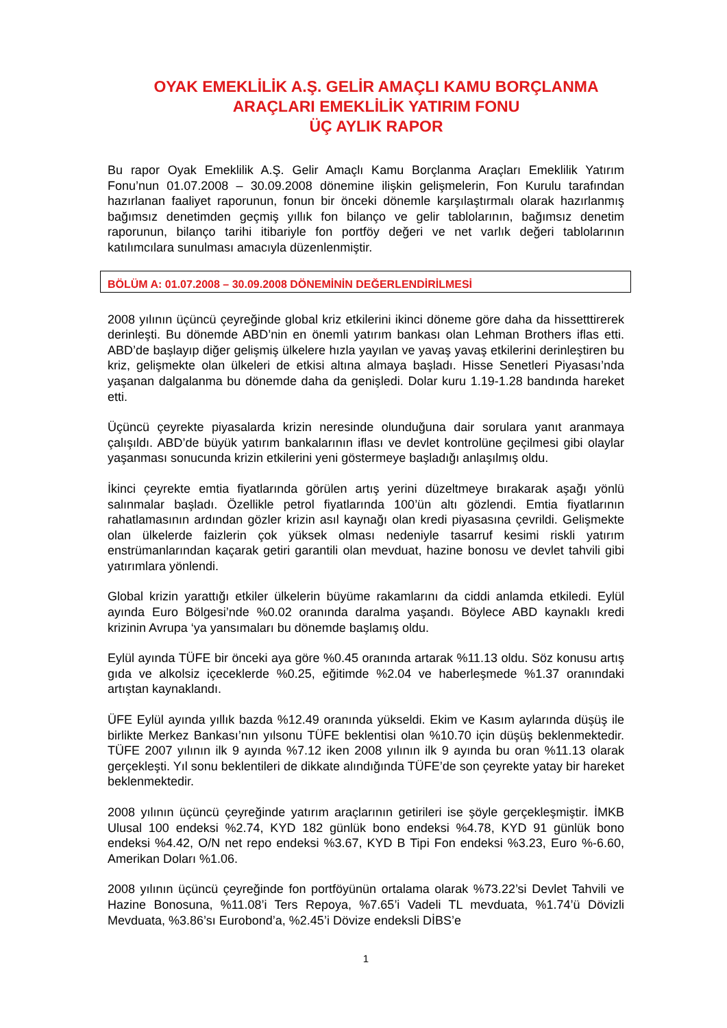OYAK EMEKLİLİK A.Ş. GELİR AMAÇLI KAMU BORÇLANMA
ARAÇLARI EMEKLİLİK YATIRIM FONU
ÜÇ AYLIK RAPOR
Bu rapor Oyak Emeklilik A.Ş. Gelir Amaçlı Kamu Borçlanma Araçları Emeklilik Yatırım Fonu’nun 01.07.2008 – 30.09.2008 dönemine ilişkin gelişmelerin, Fon Kurulu tarafından hazırlanan faaliyet raporunun, fonun bir önceki dönemle karşılaştırmalı olarak hazırlanmış bağımsız denetimden geçmiş yıllık fon bilanço ve gelir tablolarının, bağımsız denetim raporunun, bilanço tarihi itibariyle fon portföy değeri ve net varlık değeri tablolarının katılımcılara sunulması amacıyla düzenlenmiştir.
BÖLÜM A: 01.07.2008 – 30.09.2008 DÖNEMİNİN DEĞERLENDİRİLMESİ
2008 yılının üçüncü çeyreğinde global kriz etkilerini ikinci döneme göre daha da hissetttirerek derinleşti. Bu dönemde ABD’nin en önemli yatırım bankası olan Lehman Brothers iflas etti. ABD’de başlayıp diğer gelişmiş ülkelere hızla yayılan ve yavaş yavaş etkilerini derinleştiren bu kriz, gelişmekte olan ülkeleri de etkisi altına almaya başladı. Hisse Senetleri Piyasası’nda yaşanan dalgalanma bu dönemde daha da genişledi. Dolar kuru 1.19-1.28 bandında hareket etti.
Üçüncü çeyrekte piyasalarda krizin neresinde olunduğuna dair sorulara yanıt aranmaya çalışıldı. ABD’de büyük yatırım bankalarının iflası ve devlet kontrolüne geçilmesi gibi olaylar yaşanması sonucunda krizin etkilerini yeni göstermeye başladığı anlaşılmış oldu.
İkinci çeyrekte emtia fiyatlarında görülen artış yerini düzeltmeye bırakarak aşağı yönlü salınmalar başladı. Özellikle petrol fiyatlarında 100’ün altı gözlendi. Emtia fiyatlarının rahatlamasının ardından gözler krizin asıl kaynağı olan kredi piyasasına çevrildi. Gelişmekte olan ülkelerde faizlerin çok yüksek olması nedeniyle tasarruf kesimi riskli yatırım enstrümanlarından kaçarak getiri garantili olan mevduat, hazine bonosu ve devlet tahvili gibi yatırımlara yönlendi.
Global krizin yarattığı etkiler ülkelerin büyüme rakamlarını da ciddi anlamda etkiledi. Eylül ayında Euro Bölgesi’nde %0.02 oranında daralma yaşandı. Böylece ABD kaynaklı kredi krizinin Avrupa ‘ya yansımaları bu dönemde başlamış oldu.
Eylül ayında TÜFE bir önceki aya göre %0.45 oranında artarak %11.13 oldu. Söz konusu artış gıda ve alkolsiz içeceklerde %0.25, eğitimde %2.04 ve haberleşmede %1.37 oranındaki artıştan kaynaklandı.
ÜFE Eylül ayında yıllık bazda %12.49 oranında yükseldi. Ekim ve Kasım aylarında düşüş ile birlikte Merkez Bankası’nın yılsonu TÜFE beklentisi olan %10.70 için düşüş beklenmektedir. TÜFE 2007 yılının ilk 9 ayında %7.12 iken 2008 yılının ilk 9 ayında bu oran %11.13 olarak gerçekleşti. Yıl sonu beklentileri de dikkate alındığında TÜFE’de son çeyrekte yatay bir hareket beklenmektedir.
2008 yılının üçüncü çeyreğinde yatırım araçlarının getirileri ise şöyle gerçekleşmiştir. İMKB Ulusal 100 endeksi %2.74, KYD 182 günlük bono endeksi %4.78, KYD 91 günlük bono endeksi %4.42, O/N net repo endeksi %3.67, KYD B Tipi Fon endeksi %3.23, Euro %-6.60, Amerikan Doları %1.06.
2008 yılının üçüncü çeyreğinde fon portföyünün ortalama olarak %73.22’si Devlet Tahvili ve Hazine Bonosuna, %11.08’i Ters Repoya, %7.65’i Vadeli TL mevduata, %1.74’ü Dövizli Mevduata, %3.86’sı Eurobond’a, %2.45’i Dövize endeksli DİBS’e
1